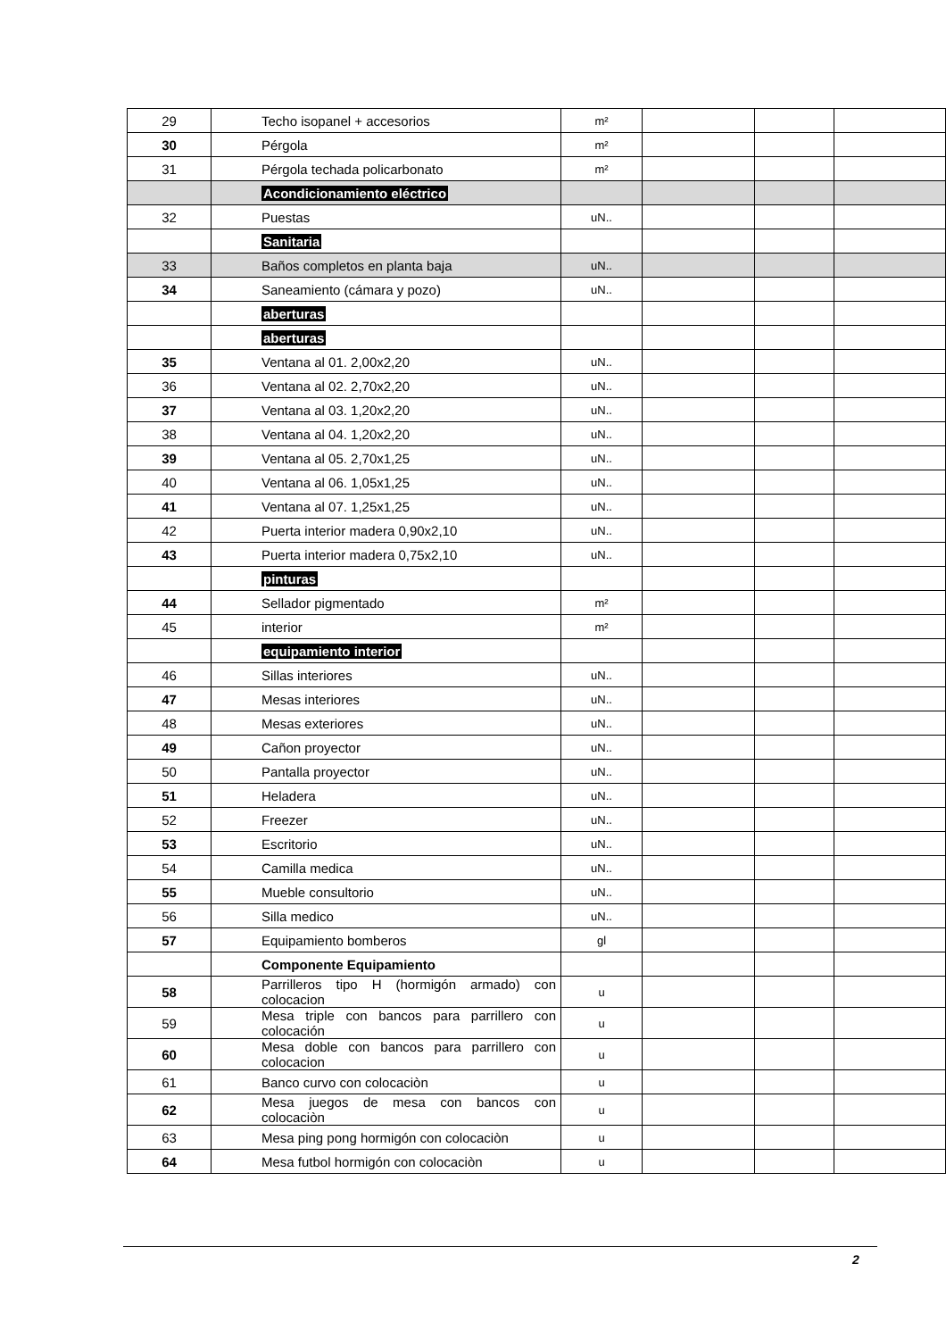| 29 | Techo isopanel + accesorios | m² | | | |
| 30 | Pérgola | m² | | | |
| 31 | Pérgola techada policarbonato | m² | | | |
| | Acondicionamiento eléctrico | | | | |
| 32 | Puestas | uN.. | | | |
| | Sanitaria | | | | |
| 33 | Baños completos en planta baja | uN.. | | | |
| 34 | Saneamiento (cámara y pozo) | uN.. | | | |
| | aberturas | | | | |
| | aberturas | | | | |
| 35 | Ventana al 01. 2,00x2,20 | uN.. | | | |
| 36 | Ventana al 02. 2,70x2,20 | uN.. | | | |
| 37 | Ventana al 03. 1,20x2,20 | uN.. | | | |
| 38 | Ventana al 04. 1,20x2,20 | uN.. | | | |
| 39 | Ventana al 05. 2,70x1,25 | uN.. | | | |
| 40 | Ventana al 06. 1,05x1,25 | uN.. | | | |
| 41 | Ventana al 07. 1,25x1,25 | uN.. | | | |
| 42 | Puerta interior madera 0,90x2,10 | uN.. | | | |
| 43 | Puerta interior madera 0,75x2,10 | uN.. | | | |
| | pinturas | | | | |
| 44 | Sellador pigmentado | m² | | | |
| 45 | interior | m² | | | |
| | equipamiento interior | | | | |
| 46 | Sillas interiores | uN.. | | | |
| 47 | Mesas interiores | uN.. | | | |
| 48 | Mesas exteriores | uN.. | | | |
| 49 | Cañon proyector | uN.. | | | |
| 50 | Pantalla proyector | uN.. | | | |
| 51 | Heladera | uN.. | | | |
| 52 | Freezer | uN.. | | | |
| 53 | Escritorio | uN.. | | | |
| 54 | Camilla medica | uN.. | | | |
| 55 | Mueble consultorio | uN.. | | | |
| 56 | Silla medico | uN.. | | | |
| 57 | Equipamiento bomberos | gl | | | |
| | Componente Equipamiento | | | | |
| 58 | Parrilleros tipo H (hormigón armado) con colocacion | u | | | |
| 59 | Mesa triple con bancos para parrillero con colocación | u | | | |
| 60 | Mesa doble con bancos para parrillero con colocacion | u | | | |
| 61 | Banco curvo con colocaciòn | u | | | |
| 62 | Mesa juegos de mesa con bancos con colocaciòn | u | | | |
| 63 | Mesa ping pong hormigón con colocaciòn | u | | | |
| 64 | Mesa futbol hormigón con colocaciòn | u | | | |
2